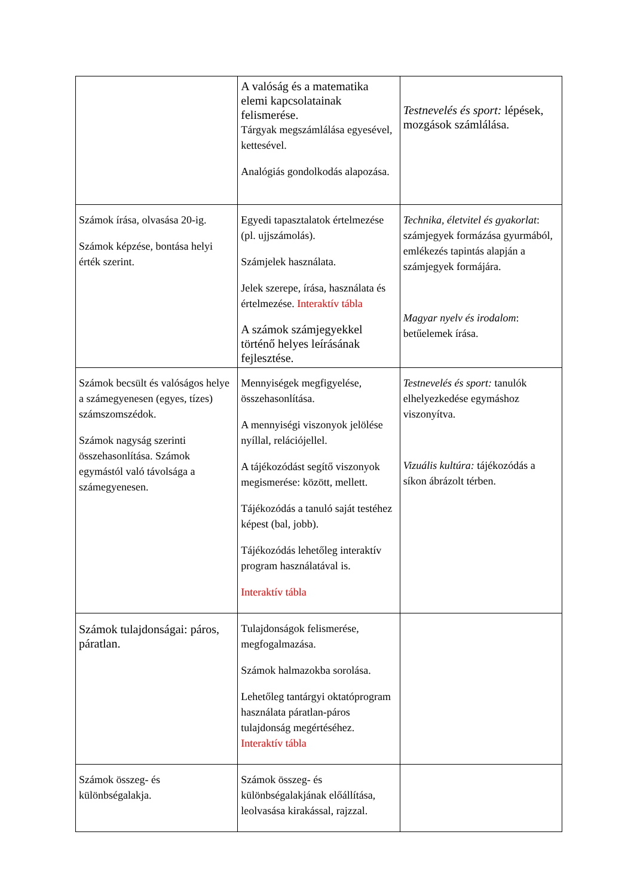| | A valóság és a matematika elemi kapcsolatainak felismerése. Tárgyak megszámlálása egyesével, kettesével. Analógiás gondolkodás alapozása. | Testnevelés és sport: lépések, mozgások számlálása. |
| Számok írása, olvasása 20-ig. Számok képzése, bontása helyi érték szerint. | Egyedi tapasztalatok értelmezése (pl. ujjszámolás). Számjelek használata. Jelek szerepe, írása, használata és értelmezése. Interaktív tábla A számok számjegyekkel történő helyes leírásának fejlesztése. | Technika, életvitel és gyakorlat : számjegyek formázása gyurmából, emlékezés tapintás alapján a számjegyek formájára. Magyar nyelv és irodalom : betűelemek írása. |
| Számok becsült és valóságos helye a számegyenesen (egyes, tízes) számszomszédok. Számok nagyság szerinti összehasonlítása. Számok egymástól való távolsága a számegyenesen. | Mennyiségek megfigyelése, összehasonlítása. A mennyiségi viszonyok jelölése nyíllal, relációjellel. A tájékozódást segítő viszonyok megismerése: között, mellett. Tájékozódás a tanuló saját testéhez képest (bal, jobb). Tájékozódás lehetőleg interaktív program használatával is. Interaktív tábla | Testnevelés és sport: tanulók elhelyezkedése egymáshoz viszonyítva. Vizuális kultúra: tájékozódás a síkon ábrázolt térben. |
| Számok tulajdonságai: páros, páratlan. | Tulajdonságok felismerése, megfogalmazása. Számok halmazokba sorolása. Lehetőleg tantárgyi oktatóprogram használata páratlan-páros tulajdonság megértéséhez. Interaktív tábla | |
| Számok összeg- és különbségalakja. | Számok összeg- és különbségalakjának előállítása, leolvasása kirakással, rajzzal. | |